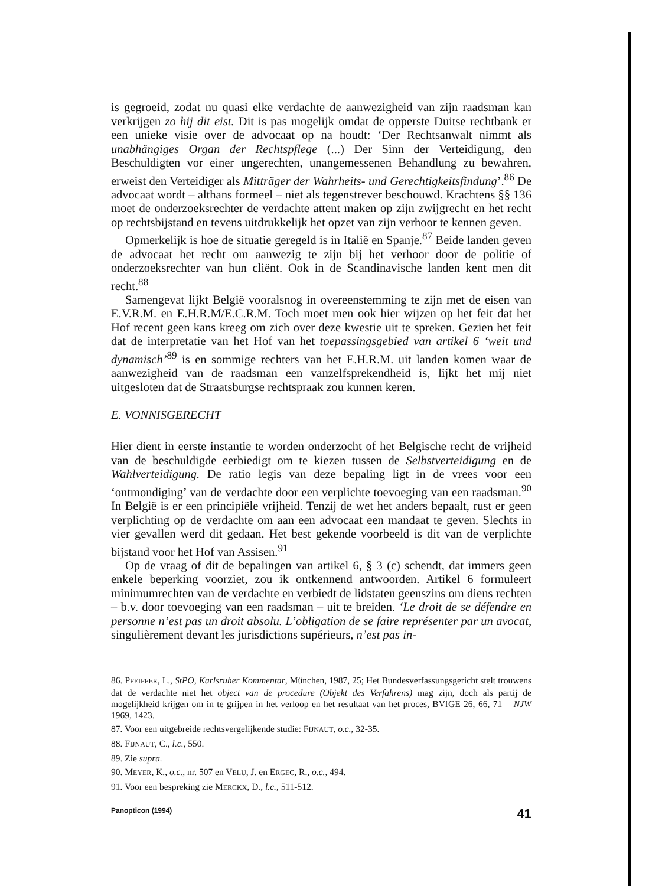is gegroeid, zodat nu quasi elke verdachte de aanwezigheid van zijn raadsman kan verkrijgen zo hij dit eist. Dit is pas mogelijk omdat de opperste Duitse rechtbank er een unieke visie over de advocaat op na houdt: ‘Der Rechtsanwalt nimmt als unabhängiges Organ der Rechtspflege (...) Der Sinn der Verteidigung, den Beschuldigten vor einer ungerechten, unangemessenen Behandlung zu bewahren, erweist den Verteidiger als Mitträger der Wahrheits- und Gerechtigkeitsfindung’.<sup>86</sup> De advocaat wordt – althans formeel – niet als tegenstrever beschouwd. Krachtens §§ 136 moet de onderzoeksrechter de verdachte attent maken op zijn zwijgrecht en het recht op rechtsbijstand en tevens uitdrukkelijk het opzet van zijn verhoor te kennen geven.
Opmerkelijk is hoe de situatie geregeld is in Italië en Spanje.<sup>87</sup> Beide landen geven de advocaat het recht om aanwezig te zijn bij het verhoor door de politie of onderzoeksrechter van hun cliënt. Ook in de Scandinavische landen kent men dit recht.<sup>88</sup>
Samengevat lijkt België vooralsnog in overeenstemming te zijn met de eisen van E.V.R.M. en E.H.R.M/E.C.R.M. Toch moet men ook hier wijzen op het feit dat het Hof recent geen kans kreeg om zich over deze kwestie uit te spreken. Gezien het feit dat de interpretatie van het Hof van het toepassingsgebied van artikel 6 ‘weit und dynamisch’<sup>89</sup> is en sommige rechters van het E.H.R.M. uit landen komen waar de aanwezigheid van de raadsman een vanzelfsprekendheid is, lijkt het mij niet uitgesloten dat de Straatsburgse rechtspraak zou kunnen keren.
E. VONNISGERECHT
Hier dient in eerste instantie te worden onderzocht of het Belgische recht de vrijheid van de beschuldigde eerbiedigt om te kiezen tussen de Selbstverteidigung en de Wahlverteidigung. De ratio legis van deze bepaling ligt in de vrees voor een ‘ontmondiging’ van de verdachte door een verplichte toevoeging van een raadsman.<sup>90</sup> In België is er een principiële vrijheid. Tenzij de wet het anders bepaalt, rust er geen verplichting op de verdachte om aan een advocaat een mandaat te geven. Slechts in vier gevallen werd dit gedaan. Het best gekende voorbeeld is dit van de verplichte bijstand voor het Hof van Assisen.<sup>91</sup>
Op de vraag of dit de bepalingen van artikel 6, § 3 (c) schendt, dat immers geen enkele beperking voorziet, zou ik ontkennend antwoorden. Artikel 6 formuleert minimumrechten van de verdachte en verbiedt de lidstaten geenszins om diens rechten – b.v. door toevoeging van een raadsman – uit te breiden. ‘Le droit de se défendre en personne n’est pas un droit absolu. L’obligation de se faire représenter par un avocat, singulièrement devant les jurisdictions supérieurs, n’est pas in-
86. PFEIFFER, L., StPO, Karlsruher Kommentar, München, 1987, 25; Het Bundesverfassungsgericht stelt trouwens dat de verdachte niet het object van de procedure (Objekt des Verfahrens) mag zijn, doch als partij de mogelijkheid krijgen om in te grijpen in het verloop en het resultaat van het proces, BVfGE 26, 66, 71 = NJW 1969, 1423.
87. Voor een uitgebreide rechtsvergelijkende studie: FIJNAUT, o.c., 32-35.
88. FIJNAUT, C., l.c., 550.
89. Zie supra.
90. MEYER, K., o.c., nr. 507 en VELU, J. en ERGEC, R., o.c., 494.
91. Voor een bespreking zie MERCKX, D., l.c., 511-512.
Panopticon (1994) 41